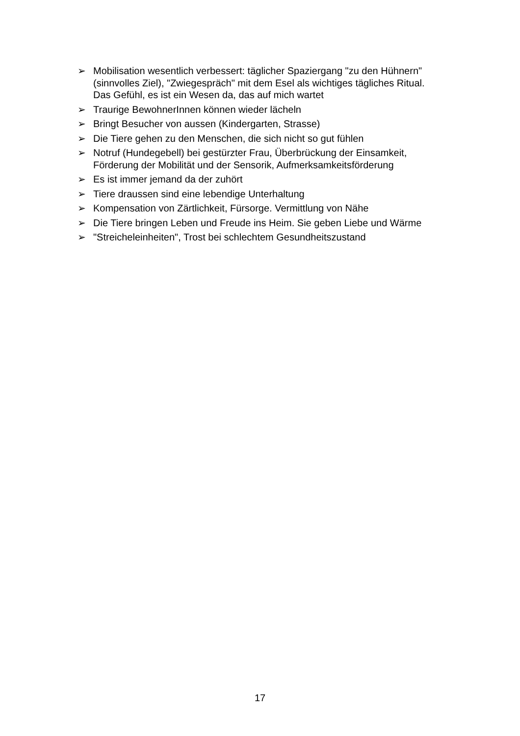➢ Mobilisation wesentlich verbessert: täglicher Spaziergang "zu den Hühnern" (sinnvolles Ziel), "Zwiegespräch" mit dem Esel als wichtiges tägliches Ritual. Das Gefühl, es ist ein Wesen da, das auf mich wartet
➢ Traurige BewohnerInnen können wieder lächeln
➢ Bringt Besucher von aussen (Kindergarten, Strasse)
➢ Die Tiere gehen zu den Menschen, die sich nicht so gut fühlen
➢ Notruf (Hundegebell) bei gestürzter Frau, Überbrückung der Einsamkeit, Förderung der Mobilität und der Sensorik, Aufmerksamkeitsförderung
➢ Es ist immer jemand da der zuhört
➢ Tiere draussen sind eine lebendige Unterhaltung
➢ Kompensation von Zärtlichkeit, Fürsorge. Vermittlung von Nähe
➢ Die Tiere bringen Leben und Freude ins Heim. Sie geben Liebe und Wärme
➢ "Streicheleinheiten", Trost bei schlechtem Gesundheitszustand
17